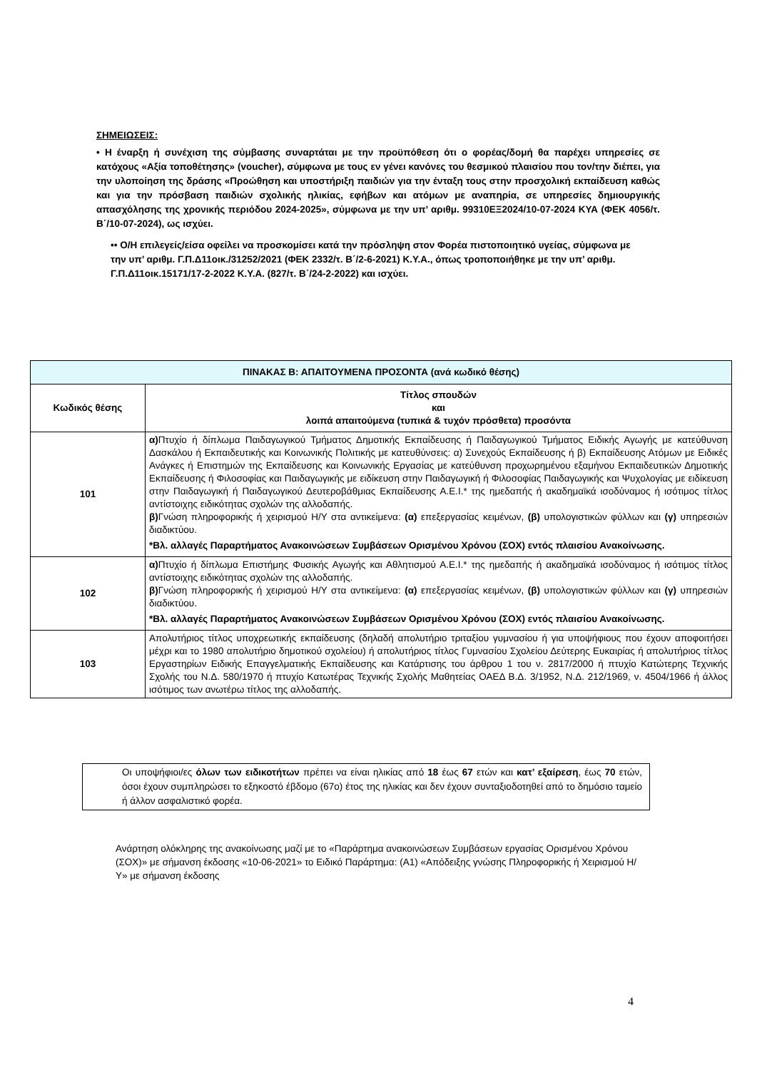ΣΗΜΕΙΩΣΕΙΣ:
• Η έναρξη ή συνέχιση της σύμβασης συναρτάται με την προϋπόθεση ότι ο φορέας/δομή θα παρέχει υπηρεσίες σε κατόχους «Αξία τοποθέτησης» (voucher), σύμφωνα με τους εν γένει κανόνες του θεσμικού πλαισίου που τον/την διέπει, για την υλοποίηση της δράσης «Προώθηση και υποστήριξη παιδιών για την ένταξη τους στην προσχολική εκπαίδευση καθώς και για την πρόσβαση παιδιών σχολικής ηλικίας, εφήβων και ατόμων με αναπηρία, σε υπηρεσίες δημιουργικής απασχόλησης της χρονικής περιόδου 2024-2025», σύμφωνα με την υπ’ αριθμ. 99310ΕΞ2024/10-07-2024 ΚΥΑ (ΦΕΚ 4056/τ. Β΄/10-07-2024), ως ισχύει.
•• Ο/Η επιλεγείς/είσα οφείλει να προσκομίσει κατά την πρόσληψη στον Φορέα πιστοποιητικό υγείας, σύμφωνα με την υπ’ αριθμ. Γ.Π.Δ11οικ./31252/2021 (ΦΕΚ 2332/τ. Β΄/2-6-2021) Κ.Υ.Α., όπως τροποποιήθηκε με την υπ’ αριθμ. Γ.Π.Δ11οικ.15171/17-2-2022 Κ.Υ.Α. (827/τ. Β΄/24-2-2022) και ισχύει.
| ΠΙΝΑΚΑΣ Β: ΑΠΑΙΤΟΥΜΕΝΑ ΠΡΟΣΟΝΤΑ (ανά κωδικό θέσης) | |
| --- | --- |
| Κωδικός θέσης | Τίτλος σπουδών και λοιπά απαιτούμενα (τυπικά & τυχόν πρόσθετα) προσόντα |
| 101 | α) Πτυχίο ή δίπλωμα Παιδαγωγικού Τμήματος Δημοτικής Εκπαίδευσης ή Παιδαγωγικού Τμήματος Ειδικής Αγωγής με κατεύθυνση Δασκάλου ή Εκπαιδευτικής και Κοινωνικής Πολιτικής με κατευθύνσεις: α) Συνεχούς Εκπαίδευσης ή β) Εκπαίδευσης Ατόμων με Ειδικές Ανάγκες ή Επιστημών της Εκπαίδευσης και Κοινωνικής Εργασίας με κατεύθυνση προχωρημένου εξαμήνου Εκπαιδευτικών Δημοτικής Εκπαίδευσης ή Φιλοσοφίας και Παιδαγωγικής με ειδίκευση στην Παιδαγωγική ή Φιλοσοφίας Παιδαγωγικής και Ψυχολογίας με ειδίκευση στην Παιδαγωγική ή Παιδαγωγικού Δευτεροβάθμιας Εκπαίδευσης Α.Ε.Ι.* της ημεδαπής ή ακαδημαϊκά ισοδύναμος ή ισότιμος τίτλος αντίστοιχης ειδικότητας σχολών της αλλοδαπής. β) Γνώση πληροφορικής ή χειρισμού Η/Υ στα αντικείμενα: (α) επεξεργασίας κειμένων, (β) υπολογιστικών φύλλων και (γ) υπηρεσιών διαδικτύου. *Βλ. αλλαγές Παραρτήματος Ανακοινώσεων Συμβάσεων Ορισμένου Χρόνου (ΣΟΧ) εντός πλαισίου Ανακοίνωσης. |
| 102 | α) Πτυχίο ή δίπλωμα Επιστήμης Φυσικής Αγωγής και Αθλητισμού Α.Ε.Ι.* της ημεδαπής ή ακαδημαϊκά ισοδύναμος ή ισότιμος τίτλος αντίστοιχης ειδικότητας σχολών της αλλοδαπής. β) Γνώση πληροφορικής ή χειρισμού Η/Υ στα αντικείμενα: (α) επεξεργασίας κειμένων, (β) υπολογιστικών φύλλων και (γ) υπηρεσιών διαδικτύου. *Βλ. αλλαγές Παραρτήματος Ανακοινώσεων Συμβάσεων Ορισμένου Χρόνου (ΣΟΧ) εντός πλαισίου Ανακοίνωσης. |
| 103 | Απολυτήριος τίτλος υποχρεωτικής εκπαίδευσης (δηλαδή απολυτήριο τριταξίου γυμνασίου ή για υποψήφιους που έχουν αποφοιτήσει μέχρι και το 1980 απολυτήριο δημοτικού σχολείου) ή απολυτήριος τίτλος Γυμνασίου Σχολείου Δεύτερης Ευκαιρίας ή απολυτήριος τίτλος Εργαστηρίων Ειδικής Επαγγελματικής Εκπαίδευσης και Κατάρτισης του άρθρου 1 του ν. 2817/2000 ή πτυχίο Κατώτερης Τεχνικής Σχολής του Ν.Δ. 580/1970 ή πτυχίο Κατωτέρας Τεχνικής Σχολής Μαθητείας ΟΑΕΔ Β.Δ. 3/1952, Ν.Δ. 212/1969, ν. 4504/1966 ή άλλος ισότιμος των ανωτέρω τίτλος της αλλοδαπής. |
Οι υποψήφιοι/ες όλων των ειδικοτήτων πρέπει να είναι ηλικίας από 18 έως 67 ετών και κατ’ εξαίρεση, έως 70 ετών, όσοι έχουν συμπληρώσει το εξηκοστό έβδομο (67ο) έτος της ηλικίας και δεν έχουν συνταξιοδοτηθεί από το δημόσιο ταμείο ή άλλον ασφαλιστικό φορέα.
Ανάρτηση ολόκληρης της ανακοίνωσης μαζί με το «Παράρτημα ανακοινώσεων Συμβάσεων εργασίας Ορισμένου Χρόνου (ΣΟΧ)» με σήμανση έκδοσης «10-06-2021» το Ειδικό Παράρτημα: (Α1) «Απόδειξης γνώσης Πληροφορικής ή Χειρισμού Η/Υ» με σήμανση έκδοσης
4